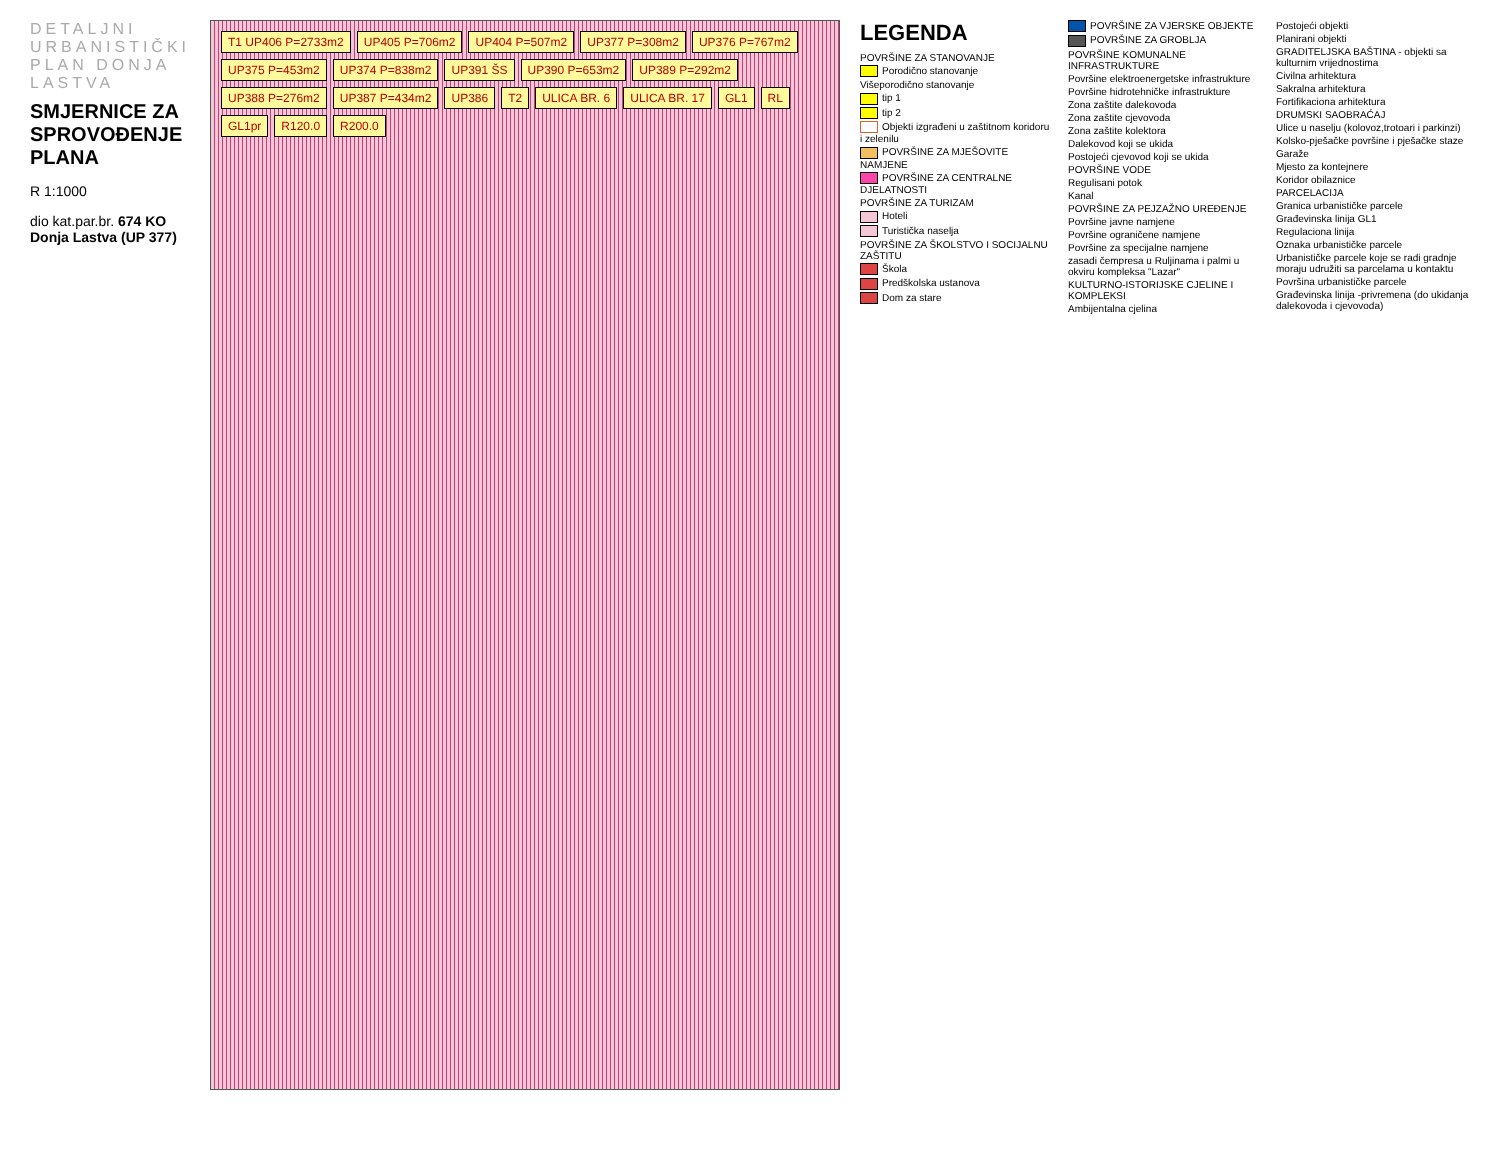DETALJNI URBANISTIČKI PLAN DONJA LASTVA
SMJERNICE ZA SPROVOĐENJE PLANA
R 1:1000
dio kat.par.br. 674 KO Donja Lastva (UP 377)
T1 UP406 P=2733m2 UP405 P=706m2 UP404 P=507m2 UP377 P=308m2 UP376 P=767m2 UP375 P=453m2 UP374 P=838m2 UP391 ŠS UP390 P=653m2 UP389 P=292m2 UP388 P=276m2 UP387 P=434m2 UP386 T2 ULICA BR. 6 ULICA BR. 17 GL1 RL GL1pr R120.0 R200.0
LEGENDA
POVRŠINE ZA STANOVANJE
Porodično stanovanje
Višeporodično stanovanje
tip 1
tip 2
Objekti izgrađeni u zaštitnom koridoru i zelenilu
POVRŠINE ZA MJEŠOVITE NAMJENE
POVRŠINE ZA CENTRALNE DJELATNOSTI
POVRŠINE ZA TURIZAM
Hoteli
Turistička naselja
POVRŠINE ZA ŠKOLSTVO I SOCIJALNU ZAŠTITU
Škola
Predškolska ustanova
Dom za stare
POVRŠINE ZA VJERSKE OBJEKTE
POVRŠINE ZA GROBLJA
POVRŠINE KOMUNALNE INFRASTRUKTURE
Površine elektroenergetske infrastrukture
Površine hidrotehničke infrastrukture
Zona zaštite dalekovoda
Zona zaštite cjevovoda
Zona zaštite kolektora
Dalekovod koji se ukida
Postojeći cjevovod koji se ukida
POVRŠINE VODE
Regulisani potok
Kanal
POVRŠINE ZA PEJZAŽNO UREĐENJE
Površine javne namjene
Površine ograničene namjene
Površine za specijalne namjene
zasadi čempresa u Ruljinama i palmi u okviru kompleksa "Lazar"
KULTURNO-ISTORIJSKE CJELINE I KOMPLEKSI
Ambijentalna cjelina
Postojeći objekti
Planirani objekti
GRADITELJSKA BAŠTINA - objekti sa kulturnim vrijednostima
Civilna arhitektura
Sakralna arhitektura
Fortifikaciona arhitektura
DRUMSKI SAOBRAĆAJ
Ulice u naselju (kolovoz,trotoari i parkinzi)
Kolsko-pješačke površine i pješačke staze
Garaže
Mjesto za kontejnere
Koridor obilaznice
PARCELACIJA
Granica urbanističke parcele
Građevinska linija GL1
Regulaciona linija
Oznaka urbanističke parcele
Urbanističke parcele koje se radi gradnje moraju udružiti sa parcelama u kontaktu
Površina urbanističke parcele
Građevinska linija -privremena (do ukidanja dalekovoda i cjevovoda)